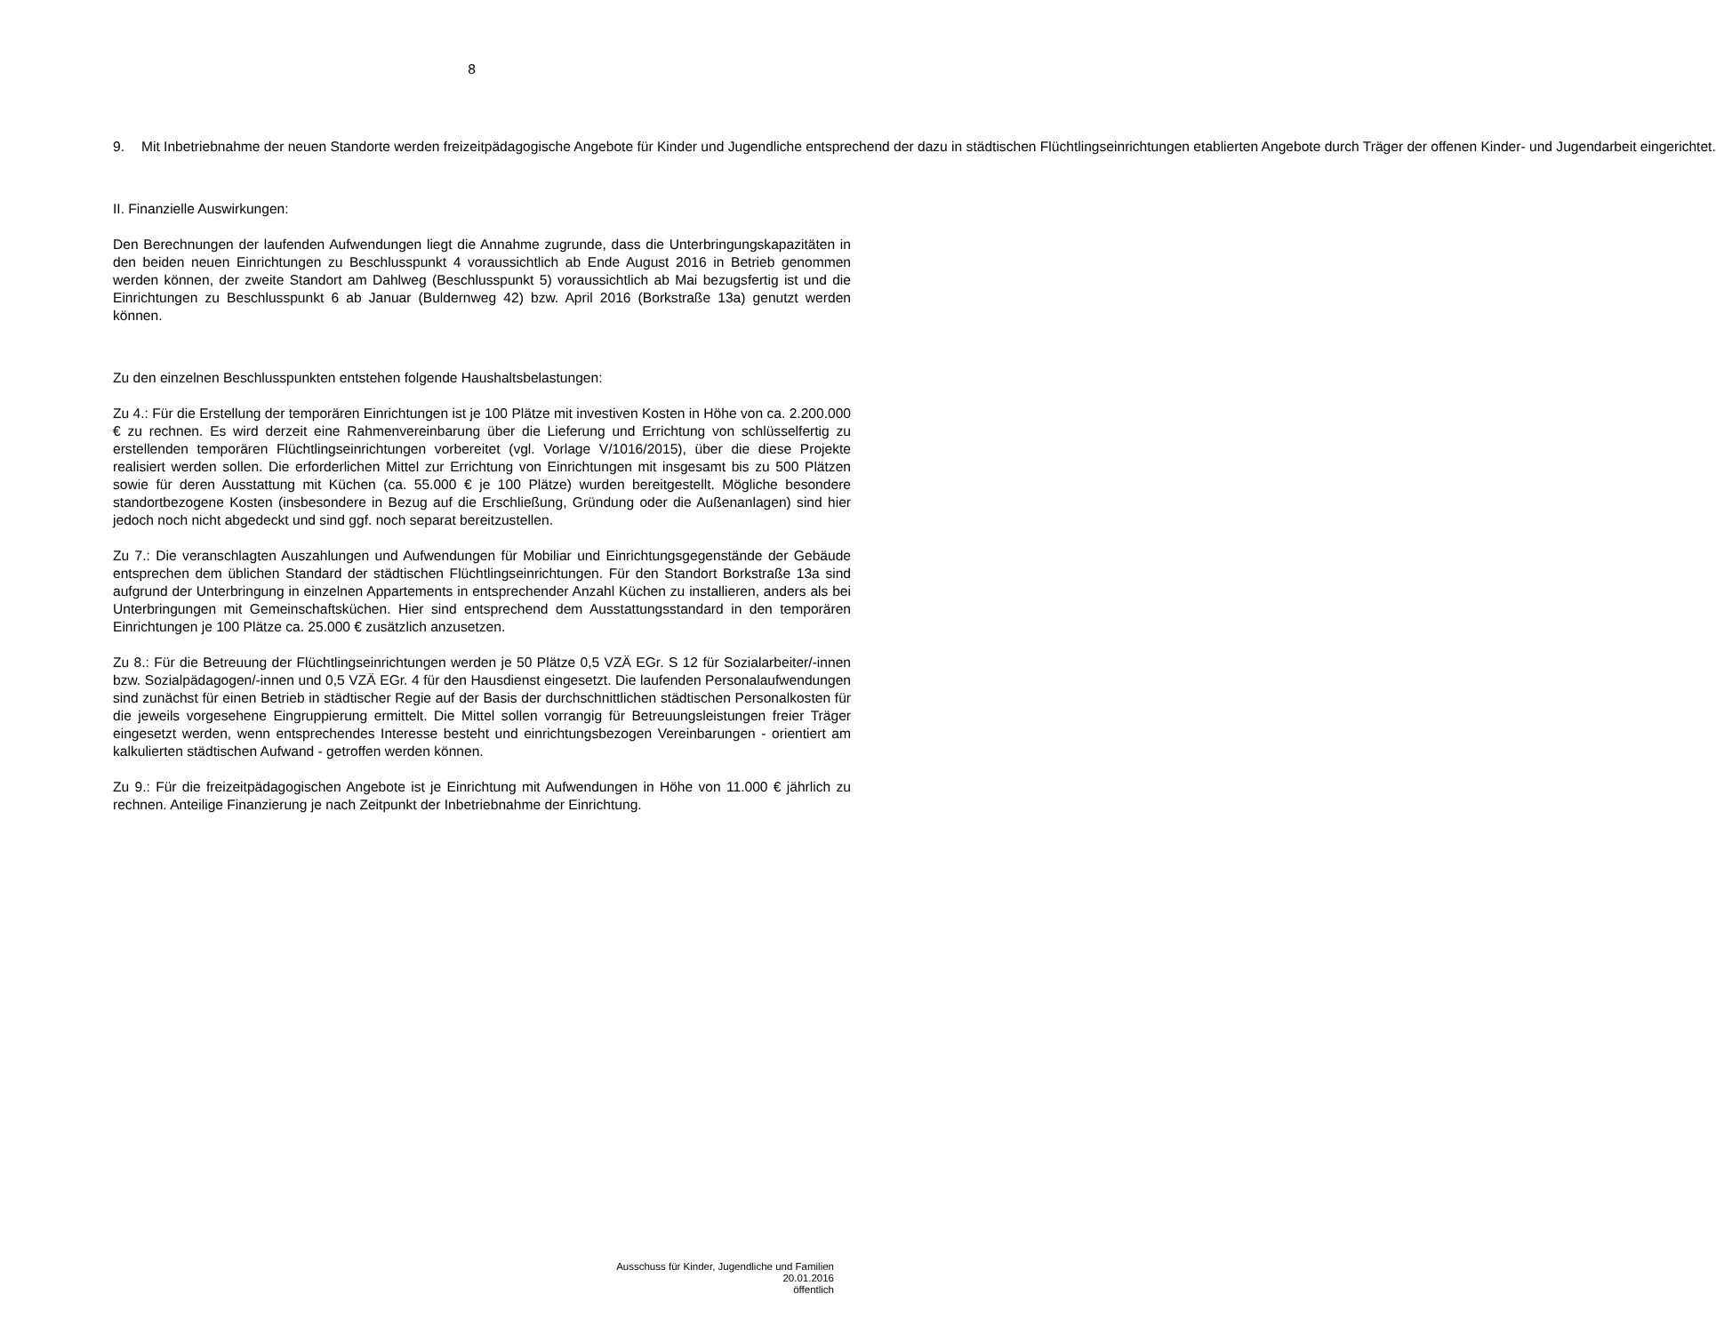8
9. Mit Inbetriebnahme der neuen Standorte werden freizeitpädagogische Angebote für Kinder und Jugendliche entsprechend der dazu in städtischen Flüchtlingseinrichtungen etablierten Angebote durch Träger der offenen Kinder- und Jugendarbeit eingerichtet.
II. Finanzielle Auswirkungen:
Den Berechnungen der laufenden Aufwendungen liegt die Annahme zugrunde, dass die Unterbringungskapazitäten in den beiden neuen Einrichtungen zu Beschlusspunkt 4 voraussichtlich ab Ende August 2016 in Betrieb genommen werden können, der zweite Standort am Dahlweg (Beschlusspunkt 5) voraussichtlich ab Mai bezugsfertig ist und die Einrichtungen zu Beschlusspunkt 6 ab Januar (Buldernweg 42) bzw. April 2016 (Borkstraße 13a) genutzt werden können.
Zu den einzelnen Beschlusspunkten entstehen folgende Haushaltsbelastungen:
Zu 4.: Für die Erstellung der temporären Einrichtungen ist je 100 Plätze mit investiven Kosten in Höhe von ca. 2.200.000 € zu rechnen. Es wird derzeit eine Rahmenvereinbarung über die Lieferung und Errichtung von schlüsselfertig zu erstellenden temporären Flüchtlingseinrichtungen vorbereitet (vgl. Vorlage V/1016/2015), über die diese Projekte realisiert werden sollen. Die erforderlichen Mittel zur Errichtung von Einrichtungen mit insgesamt bis zu 500 Plätzen sowie für deren Ausstattung mit Küchen (ca. 55.000 € je 100 Plätze) wurden bereitgestellt. Mögliche besondere standortbezogene Kosten (insbesondere in Bezug auf die Erschließung, Gründung oder die Außenanlagen) sind hier jedoch noch nicht abgedeckt und sind ggf. noch separat bereitzustellen.
Zu 7.: Die veranschlagten Auszahlungen und Aufwendungen für Mobiliar und Einrichtungsgegenstände der Gebäude entsprechen dem üblichen Standard der städtischen Flüchtlingseinrichtungen. Für den Standort Borkstraße 13a sind aufgrund der Unterbringung in einzelnen Appartements in entsprechender Anzahl Küchen zu installieren, anders als bei Unterbringungen mit Gemeinschaftsküchen. Hier sind entsprechend dem Ausstattungsstandard in den temporären Einrichtungen je 100 Plätze ca. 25.000 € zusätzlich anzusetzen.
Zu 8.: Für die Betreuung der Flüchtlingseinrichtungen werden je 50 Plätze 0,5 VZÄ EGr. S 12 für Sozialarbeiter/-innen bzw. Sozialpädagogen/-innen und 0,5 VZÄ EGr. 4 für den Hausdienst eingesetzt. Die laufenden Personalaufwendungen sind zunächst für einen Betrieb in städtischer Regie auf der Basis der durchschnittlichen städtischen Personalkosten für die jeweils vorgesehene Eingruppierung ermittelt. Die Mittel sollen vorrangig für Betreuungsleistungen freier Träger eingesetzt werden, wenn entsprechendes Interesse besteht und einrichtungsbezogen Vereinbarungen - orientiert am kalkulierten städtischen Aufwand - getroffen werden können.
Zu 9.: Für die freizeitpädagogischen Angebote ist je Einrichtung mit Aufwendungen in Höhe von 11.000 € jährlich zu rechnen. Anteilige Finanzierung je nach Zeitpunkt der Inbetriebnahme der Einrichtung.
Ausschuss für Kinder, Jugendliche und Familien
20.01.2016
öffentlich